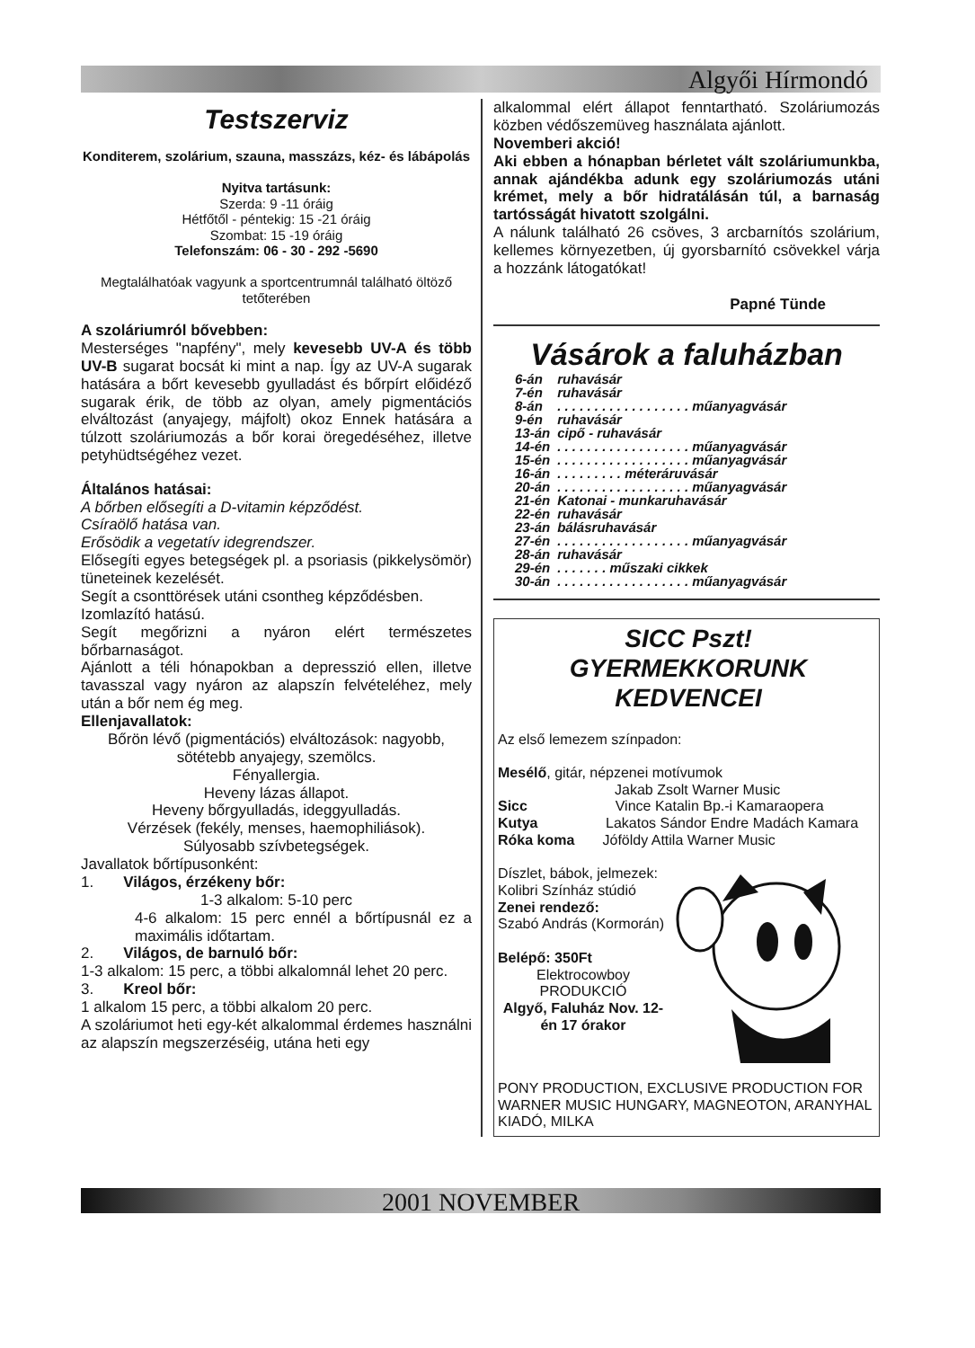Algyői Hírmondó
Testszerviz
Konditerem, szolárium, szauna, masszázs, kéz- és lábápolás
Nyitva tartásunk:
Szerda: 9 -11 óráig
Hétfőtől - péntekig: 15 -21 óráig
Szombat: 15 -19 óráig
Telefonszám: 06 - 30 - 292 -5690
Megtalálhatóak vagyunk a sportcentrumnál található öltöző tetőterében
A szoláriumról bővebben:
Mesterséges "napfény", mely kevesebb UV-A és több UV-B sugarat bocsát ki mint a nap. Így az UV-A sugarak hatására a bőrt kevesebb gyulladást és bőrpírt előidéző sugarak érik, de több az olyan, amely pigmentációs elváltozást (anyajegy, májfolt) okoz Ennek hatására a túlzott szoláriumozás a bőr korai öregedéséhez, illetve petyhüdtségéhez vezet.
Általános hatásai:
A bőrben elősegíti a D-vitamin képződést.
Csíraölő hatása van.
Erősödik a vegetatív idegrendszer.
Elősegíti egyes betegségek pl. a psoriasis (pikkelysömör) tüneteinek kezelését.
Segít a csonttörések utáni csontheg képződésben.
Izomlazító hatású.
Segít megőrizni a nyáron elért természetes bőrbarnaságot.
Ajánlott a téli hónapokban a depresszió ellen, illetve tavasszal vagy nyáron az alapszín felvételéhez, mely után a bőr nem ég meg.
Ellenjavallatok:
Bőrön lévő (pigmentációs) elváltozások: nagyobb, sötétebb anyajegy, szemölcs.
Fényallergia.
Heveny lázas állapot.
Heveny bőrgyulladás, ideggyulladás.
Vérzések (fekély, menses, haemophiliások).
Súlyosabb szívbetegségek.
Javallatok bőrtípusonként:
1. Világos, érzékeny bőr:
1-3 alkalom: 5-10 perc
4-6 alkalom: 15 perc ennél a bőrtípusnál ez a maximális időtartam.
2. Világos, de barnuló bőr:
1-3 alkalom: 15 perc, a többi alkalomnál lehet 20 perc.
3. Kreol bőr:
1 alkalom 15 perc, a többi alkalom 20 perc.
A szoláriumot heti egy-két alkalommal érdemes használni az alapszín megszerzéséig, utána heti egy
alkalommal elért állapot fenntartható. Szoláriumozás közben védőszemüveg használata ajánlott.
Novemberi akció!
Aki ebben a hónapban bérletet vált szoláriumunkba, annak ajándékba adunk egy szoláriumozás utáni krémet, mely a bőr hidratálásán túl, a barnaság tartósságát hivatott szolgálni.
A nálunk található 26 csöves, 3 arcbarnítós szolárium, kellemes környezetben, új gyorsbarnító csövekkel várja a hozzánk látogatókat!
Papné Tünde
Vásárok a faluházban
| 6-án | ruhavásár |
| 7-én | ruhavásár |
| 8-án | . . . . . . . . . . . . . . . . . . műanyagvásár |
| 9-én | ruhavásár |
| 13-án | cipő - ruhavásár |
| 14-én | . . . . . . . . . . . . . . . . . . műanyagvásár |
| 15-én | . . . . . . . . . . . . . . . . . . műanyagvásár |
| 16-án | . . . . . . . . . méteráruvásár |
| 20-án | . . . . . . . . . . . . . . . . . . műanyagvásár |
| 21-én | Katonai - munkaruhavásár |
| 22-én | ruhavásár |
| 23-án | bálásruhavásár |
| 27-én | . . . . . . . . . . . . . . . . . . műanyagvásár |
| 28-án | ruhavásár |
| 29-én | . . . . . . . műszaki cikkek |
| 30-án | . . . . . . . . . . . . . . . . . . műanyagvásár |
SICC Pszt!
GYERMEKKORUNK KEDVENCEI
Az első lemezem színpadon:
Mesélő, gitár, népzenei motívumok
Jakab Zsolt Warner Music
Sicc Vince Katalin Bp.-i Kamaraopera
Kutya Lakatos Sándor Endre Madách Kamara
Róka koma Jóföldy Attila Warner Music
Díszlet, bábok, jelmezek:
Kolibri Színház stúdió
Zenei rendező:
Szabó András (Kormorán)
Belépő: 350Ft
Elektrocowboy
PRODUKCIÓ
Algyő, Faluház Nov. 12-én 17 órakor
PONY PRODUCTION, EXCLUSIVE PRODUCTION FOR WARNER MUSIC HUNGARY, MAGNEOTON, ARANYHAL KIADÓ, MILKA
2001 NOVEMBER